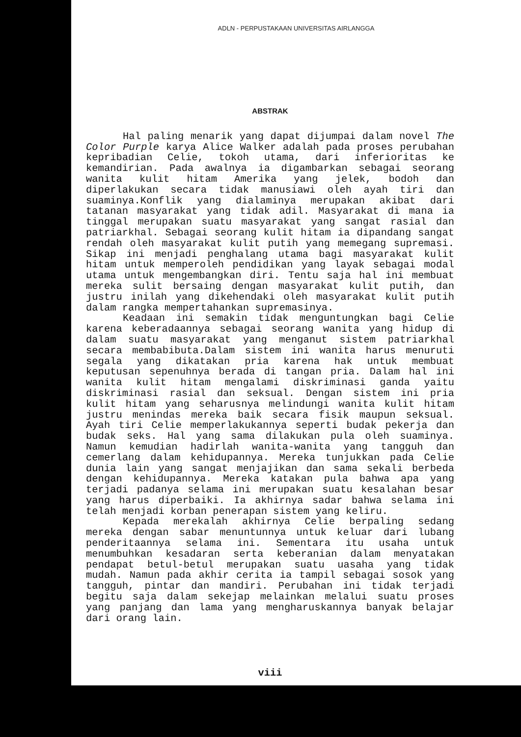ADLN - PERPUSTAKAAN UNIVERSITAS AIRLANGGA
ABSTRAK
Hal paling menarik yang dapat dijumpai dalam novel The Color Purple karya Alice Walker adalah pada proses perubahan kepribadian Celie, tokoh utama, dari inferioritas ke kemandirian. Pada awalnya ia digambarkan sebagai seorang wanita kulit hitam Amerika yang jelek, bodoh dan diperlakukan secara tidak manusiawi oleh ayah tiri dan suaminya.Konflik yang dialaminya merupakan akibat dari tatanan masyarakat yang tidak adil. Masyarakat di mana ia tinggal merupakan suatu masyarakat yang sangat rasial dan patriarkhal. Sebagai seorang kulit hitam ia dipandang sangat rendah oleh masyarakat kulit putih yang memegang supremasi. Sikap ini menjadi penghalang utama bagi masyarakat kulit hitam untuk memperoleh pendidikan yang layak sebagai modal utama untuk mengembangkan diri. Tentu saja hal ini membuat mereka sulit bersaing dengan masyarakat kulit putih, dan justru inilah yang dikehendaki oleh masyarakat kulit putih dalam rangka mempertahankan supremasinya.
Keadaan ini semakin tidak menguntungkan bagi Celie karena keberadaannya sebagai seorang wanita yang hidup di dalam suatu masyarakat yang menganut sistem patriarkhal secara membabibuta.Dalam sistem ini wanita harus menuruti segala yang dikatakan pria karena hak untuk membuat keputusan sepenuhnya berada di tangan pria. Dalam hal ini wanita kulit hitam mengalami diskriminasi ganda yaitu diskriminasi rasial dan seksual. Dengan sistem ini pria kulit hitam yang seharusnya melindungi wanita kulit hitam justru menindas mereka baik secara fisik maupun seksual. Ayah tiri Celie memperlakukannya seperti budak pekerja dan budak seks. Hal yang sama dilakukan pula oleh suaminya. Namun kemudian hadirlah wanita-wanita yang tangguh dan cemerlang dalam kehidupannya. Mereka tunjukkan pada Celie dunia lain yang sangat menjajikan dan sama sekali berbeda dengan kehidupannya. Mereka katakan pula bahwa apa yang terjadi padanya selama ini merupakan suatu kesalahan besar yang harus diperbaiki. Ia akhirnya sadar bahwa selama ini telah menjadi korban penerapan sistem yang keliru.
Kepada merekalah akhirnya Celie berpaling sedang mereka dengan sabar menuntunnya untuk keluar dari lubang penderitaannya selama ini. Sementara itu usaha untuk menumbuhkan kesadaran serta keberanian dalam menyatakan pendapat betul-betul merupakan suatu uasaha yang tidak mudah. Namun pada akhir cerita ia tampil sebagai sosok yang tangguh, pintar dan mandiri. Perubahan ini tidak terjadi begitu saja dalam sekejap melainkan melalui suatu proses yang panjang dan lama yang mengharuskannya banyak belajar dari orang lain.
viii